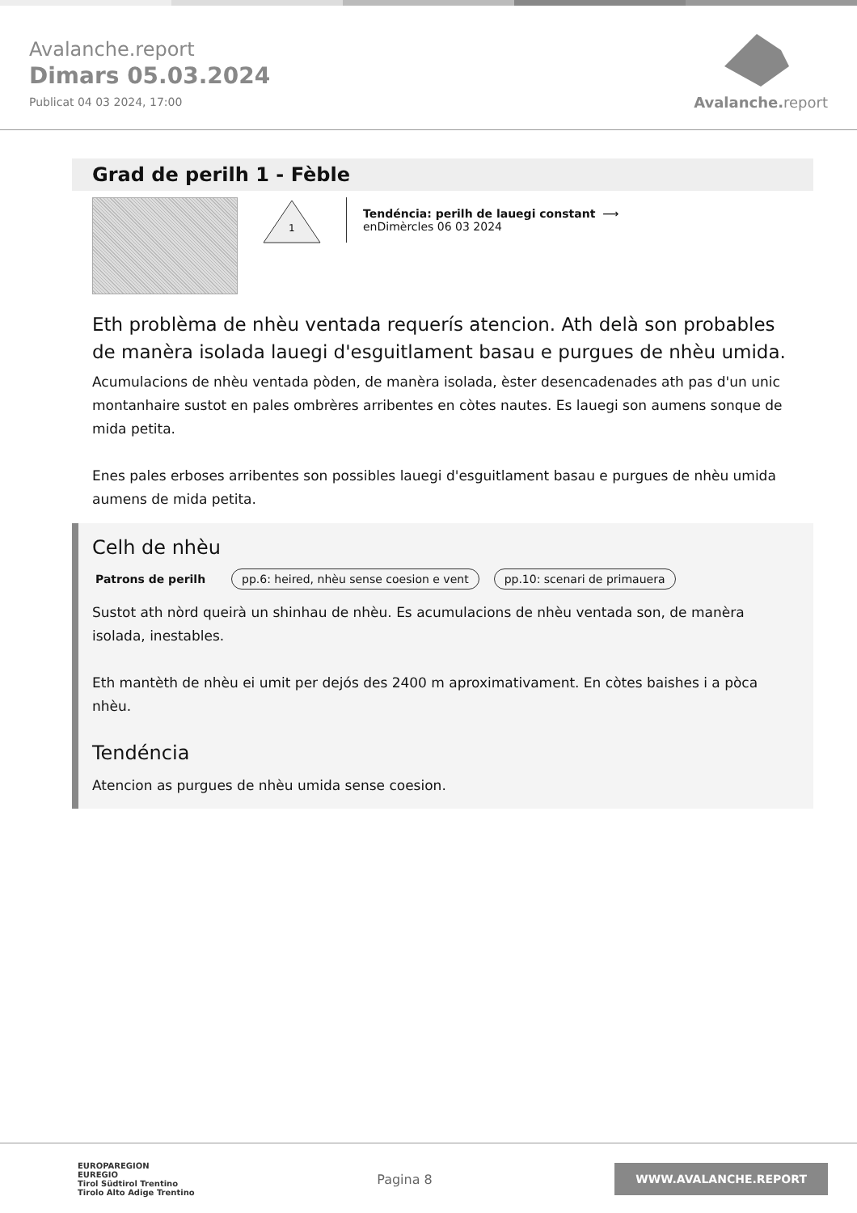Avalanche.report
Dimars 05.03.2024
Publicat 04 03 2024, 17:00
Avalanche. report
Grad de perilh 1 - Fèble
1
Tendéncia: perilh de lauegi constant ⟶
enDimèrcles 06 03 2024
Eth problèma de nhèu ventada requerís atencion. Ath delà son probables de manèra isolada lauegi d'esguitlament basau e purgues de nhèu umida.
Acumulacions de nhèu ventada pòden, de manèra isolada, èster desencadenades ath pas d'un unic montanhaire sustot en pales ombrères arribentes en còtes nautes. Es lauegi son aumens sonque de mida petita.
Enes pales erboses arribentes son possibles lauegi d'esguitlament basau e purgues de nhèu umida aumens de mida petita.
Celh de nhèu
Patrons de perilh pp.6: heired, nhèu sense coesion e vent pp.10: scenari de primauera
Sustot ath nòrd queirà un shinhau de nhèu. Es acumulacions de nhèu ventada son, de manèra isolada, inestables.
Eth mantèth de nhèu ei umit per dejós des 2400 m aproximativament. En còtes baishes i a pòca nhèu.
Tendéncia
Atencion as purgues de nhèu umida sense coesion.
EUROPAREGION
EUREGIO
Tirol Südtirol Trentino
Tirolo Alto Adige Trentino
Pagina 8
WWW.AVALANCHE.REPORT